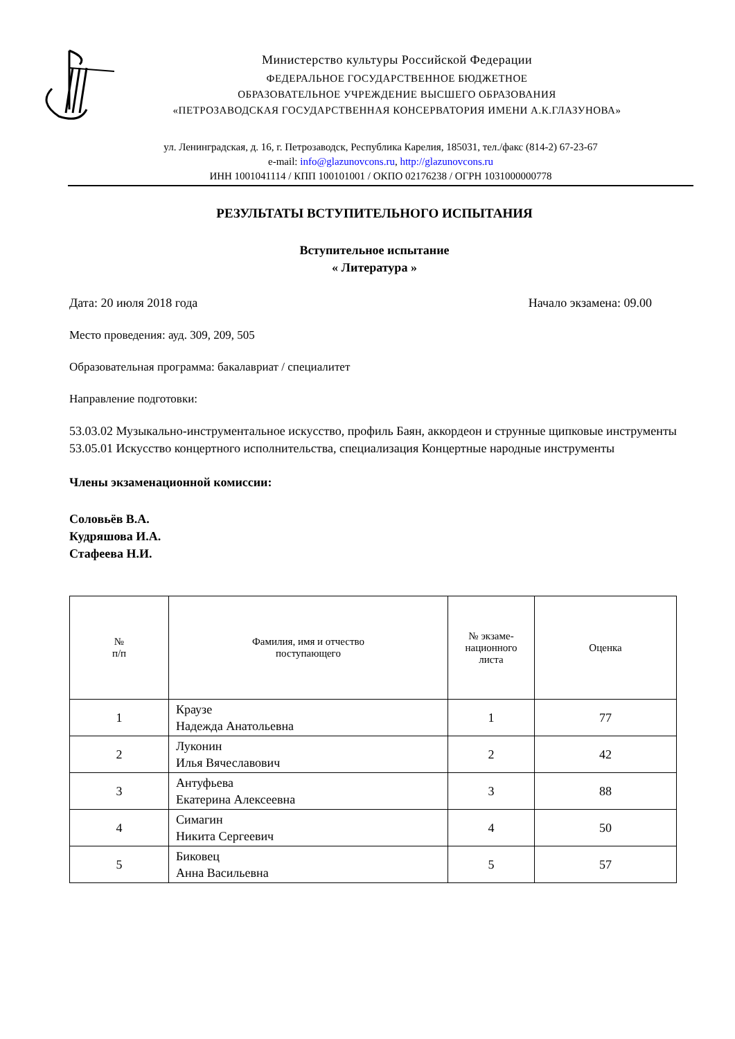Министерство культуры Российской Федерации
ФЕДЕРАЛЬНОЕ ГОСУДАРСТВЕННОЕ БЮДЖЕТНОЕ
ОБРАЗОВАТЕЛЬНОЕ УЧРЕЖДЕНИЕ ВЫСШЕГО ОБРАЗОВАНИЯ
«ПЕТРОЗАВОДСКАЯ ГОСУДАРСТВЕННАЯ КОНСЕРВАТОРИЯ ИМЕНИ А.К.ГЛАЗУНОВА»
ул. Ленинградская, д. 16, г. Петрозаводск, Республика Карелия, 185031, тел./факс (814-2) 67-23-67
e-mail: info@glazunovcons.ru, http://glazunovcons.ru
ИНН 1001041114 / КПП 100101001 / ОКПО 02176238 / ОГРН 1031000000778
РЕЗУЛЬТАТЫ ВСТУПИТЕЛЬНОГО ИСПЫТАНИЯ
Вступительное испытание
« Литература »
Дата: 20 июля 2018 года Начало экзамена: 09.00
Место проведения: ауд. 309, 209, 505
Образовательная программа: бакалавриат / специалитет
Направление подготовки:
53.03.02 Музыкально-инструментальное искусство, профиль Баян, аккордеон и струнные щипковые инструменты
53.05.01 Искусство концертного исполнительства, специализация Концертные народные инструменты
Члены экзаменационной комиссии:
Соловьёв В.А.
Кудряшова И.А.
Стафеева Н.И.
| № п/п | Фамилия, имя и отчество поступающего | № экзаме- национного листа | Оценка |
| --- | --- | --- | --- |
| 1 | Краузе Надежда Анатольевна | 1 | 77 |
| 2 | Луконин Илья Вячеславович | 2 | 42 |
| 3 | Антуфьева Екатерина Алексеевна | 3 | 88 |
| 4 | Симагин Никита Сергеевич | 4 | 50 |
| 5 | Биковец Анна Васильевна | 5 | 57 |